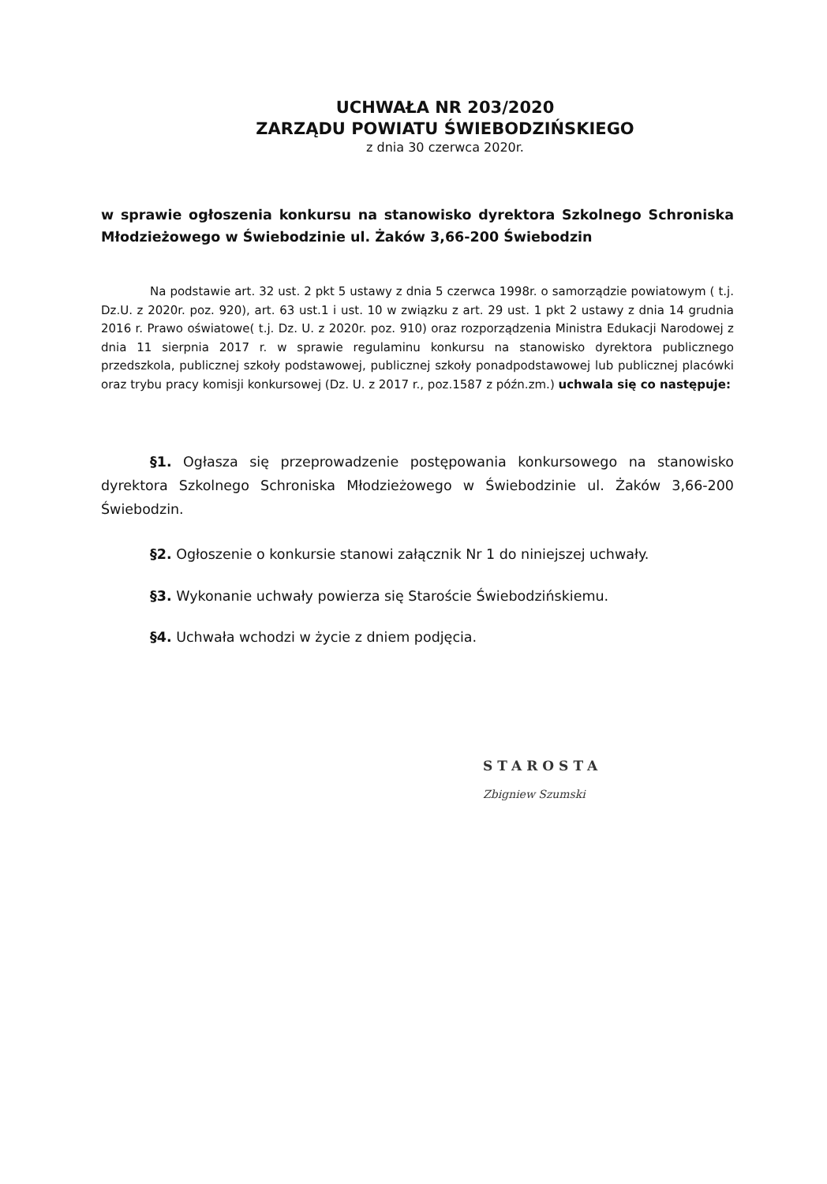UCHWAŁA NR 203/2020
ZARZĄDU POWIATU ŚWIEBODZIŃSKIEGO
z dnia 30 czerwca 2020r.
w sprawie ogłoszenia konkursu na stanowisko dyrektora Szkolnego Schroniska Młodzieżowego w Świebodzinie ul. Żaków 3,66-200 Świebodzin
Na podstawie art. 32 ust. 2 pkt 5 ustawy z dnia 5 czerwca 1998r. o samorządzie powiatowym ( t.j. Dz.U. z 2020r. poz. 920), art. 63 ust.1 i ust. 10 w związku z art. 29 ust. 1 pkt 2 ustawy z dnia 14 grudnia 2016 r. Prawo oświatowe( t.j. Dz. U. z 2020r. poz. 910) oraz rozporządzenia Ministra Edukacji Narodowej z dnia 11 sierpnia 2017 r. w sprawie regulaminu konkursu na stanowisko dyrektora publicznego przedszkola, publicznej szkoły podstawowej, publicznej szkoły ponadpodstawowej lub publicznej placówki oraz trybu pracy komisji konkursowej (Dz. U. z 2017 r., poz.1587 z późn.zm.) uchwala się co następuje:
§1. Ogłasza się przeprowadzenie postępowania konkursowego na stanowisko dyrektora Szkolnego Schroniska Młodzieżowego w Świebodzinie ul. Żaków 3,66-200 Świebodzin.
§2. Ogłoszenie o konkursie stanowi załącznik Nr 1 do niniejszej uchwały.
§3. Wykonanie uchwały powierza się Staroście Świebodzińskiemu.
§4. Uchwała wchodzi w życie z dniem podjęcia.
STAROSTA
Zbigniew Szumski